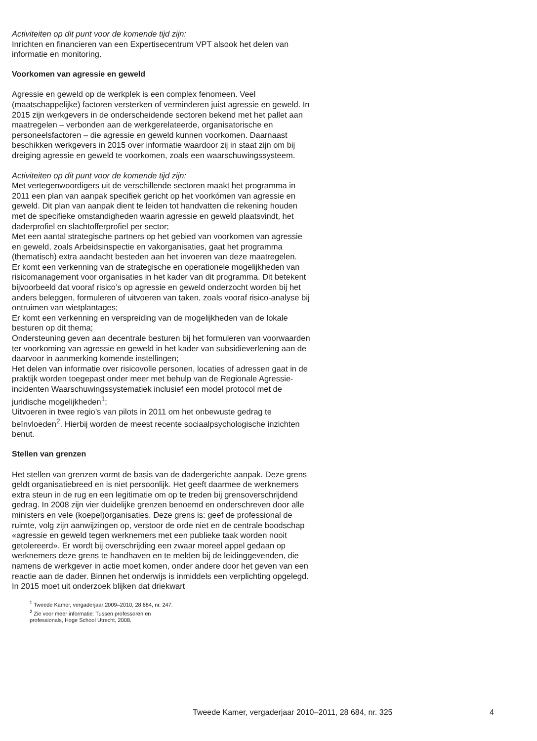Activiteiten op dit punt voor de komende tijd zijn:
Inrichten en financieren van een Expertisecentrum VPT alsook het delen van informatie en monitoring.
Voorkomen van agressie en geweld
Agressie en geweld op de werkplek is een complex fenomeen. Veel (maatschappelijke) factoren versterken of verminderen juist agressie en geweld. In 2015 zijn werkgevers in de onderscheidende sectoren bekend met het pallet aan maatregelen – verbonden aan de werkgerelateerde, organisatorische en personeelsfactoren – die agressie en geweld kunnen voorkomen. Daarnaast beschikken werkgevers in 2015 over informatie waardoor zij in staat zijn om bij dreiging agressie en geweld te voorkomen, zoals een waarschuwingssysteem.
Activiteiten op dit punt voor de komende tijd zijn:
Met vertegenwoordigers uit de verschillende sectoren maakt het programma in 2011 een plan van aanpak specifiek gericht op het voorkómen van agressie en geweld. Dit plan van aanpak dient te leiden tot handvatten die rekening houden met de specifieke omstandigheden waarin agressie en geweld plaatsvindt, het daderprofiel en slachtofferprofiel per sector;
Met een aantal strategische partners op het gebied van voorkomen van agressie en geweld, zoals Arbeidsinspectie en vakorganisaties, gaat het programma (thematisch) extra aandacht besteden aan het invoeren van deze maatregelen.
Er komt een verkenning van de strategische en operationele mogelijkheden van risicomanagement voor organisaties in het kader van dit programma. Dit betekent bijvoorbeeld dat vooraf risico’s op agressie en geweld onderzocht worden bij het anders beleggen, formuleren of uitvoeren van taken, zoals vooraf risico-analyse bij ontruimen van wietplantages;
Er komt een verkenning en verspreiding van de mogelijkheden van de lokale besturen op dit thema;
Ondersteuning geven aan decentrale besturen bij het formuleren van voorwaarden ter voorkoming van agressie en geweld in het kader van subsidieverlening aan de daarvoor in aanmerking komende instellingen;
Het delen van informatie over risicovolle personen, locaties of adressen gaat in de praktijk worden toegepast onder meer met behulp van de Regionale Agressie-incidenten Waarschuwingssystematiek inclusief een model protocol met de juridische mogelijkheden<sup>1</sup>;
Uitvoeren in twee regio’s van pilots in 2011 om het onbewuste gedrag te beïnvloeden<sup>2</sup>. Hierbij worden de meest recente sociaalpsychologische inzichten benut.
Stellen van grenzen
Het stellen van grenzen vormt de basis van de dadergerichte aanpak. Deze grens geldt organisatiebreed en is niet persoonlijk. Het geeft daarmee de werknemers extra steun in de rug en een legitimatie om op te treden bij grensoverschrijdend gedrag. In 2008 zijn vier duidelijke grenzen benoemd en onderschreven door alle ministers en vele (koepel)organisaties. Deze grens is: geef de professional de ruimte, volg zijn aanwijzingen op, verstoor de orde niet en de centrale boodschap «agressie en geweld tegen werknemers met een publieke taak worden nooit getolereerd». Er wordt bij overschrijding een zwaar moreel appel gedaan op werknemers deze grens te handhaven en te melden bij de leidinggevenden, die namens de werkgever in actie moet komen, onder andere door het geven van een reactie aan de dader. Binnen het onderwijs is inmiddels een verplichting opgelegd. In 2015 moet uit onderzoek blijken dat driekwart
<sup>1</sup> Tweede Kamer, vergaderjaar 2009–2010, 28 684, nr. 247.
<sup>2</sup> Zie voor meer informatie: Tussen professoren en professionals, Hoge School Utrecht, 2008.
Tweede Kamer, vergaderjaar 2010–2011, 28 684, nr. 325 4